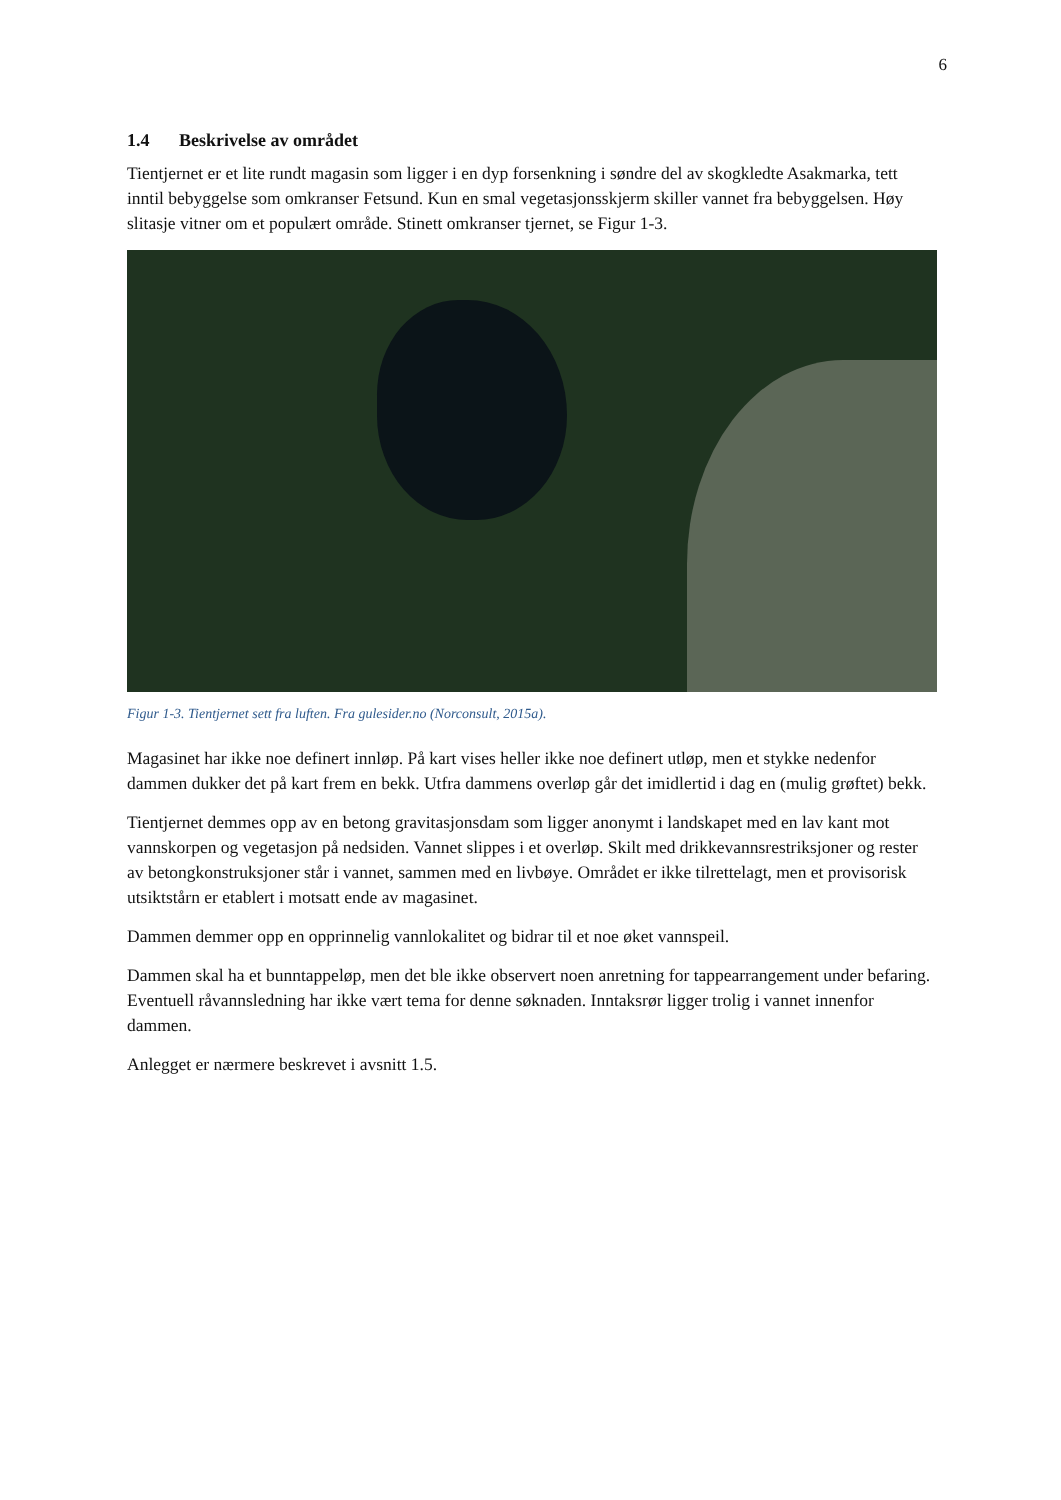6
1.4 Beskrivelse av området
Tientjernet er et lite rundt magasin som ligger i en dyp forsenkning i søndre del av skogkledte Asakmarka, tett inntil bebyggelse som omkranser Fetsund. Kun en smal vegetasjonsskjerm skiller vannet fra bebyggelsen. Høy slitasje vitner om et populært område. Stinett omkranser tjernet, se Figur 1-3.
Figur 1-3. Tientjernet sett fra luften. Fra gulesider.no (Norconsult, 2015a).
Magasinet har ikke noe definert innløp. På kart vises heller ikke noe definert utløp, men et stykke nedenfor dammen dukker det på kart frem en bekk. Utfra dammens overløp går det imidlertid i dag en (mulig grøftet) bekk.
Tientjernet demmes opp av en betong gravitasjonsdam som ligger anonymt i landskapet med en lav kant mot vannskorpen og vegetasjon på nedsiden. Vannet slippes i et overløp. Skilt med drikkevannsrestriksjoner og rester av betongkonstruksjoner står i vannet, sammen med en livbøye. Området er ikke tilrettelagt, men et provisorisk utsiktstårn er etablert i motsatt ende av magasinet.
Dammen demmer opp en opprinnelig vannlokalitet og bidrar til et noe øket vannspeil.
Dammen skal ha et bunntappeløp, men det ble ikke observert noen anretning for tappearrangement under befaring. Eventuell råvannsledning har ikke vært tema for denne søknaden. Inntaksrør ligger trolig i vannet innenfor dammen.
Anlegget er nærmere beskrevet i avsnitt 1.5.